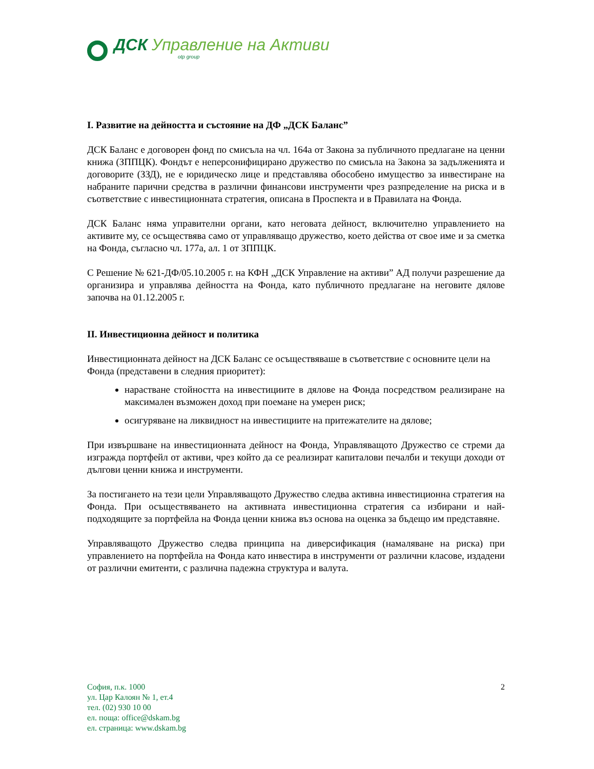ДСК Управление на Активи
otp group
I. Развитие на дейността и състояние на ДФ „ДСК Баланс”
ДСК Баланс е договорен фонд по смисъла на чл. 164а от Закона за публичното предлагане на ценни книжа (ЗППЦК). Фондът е неперсонифицирано дружество по смисъла на Закона за задълженията и договорите (ЗЗД), не е юридическо лице и представлява обособено имущество за инвестиране на набраните парични средства в различни финансови инструменти чрез разпределение на риска и в съответствие с инвестиционната стратегия, описана в Проспекта и в Правилата на Фонда.
ДСК Баланс няма управителни органи, като неговата дейност, включително управлението на активите му, се осъществява само от управляващо дружество, което действа от свое име и за сметка на Фонда, съгласно чл. 177а, ал. 1 от ЗППЦК.
С Решение № 621-ДФ/05.10.2005 г. на КФН „ДСК Управление на активи” АД получи разрешение да организира и управлява дейността на Фонда, като публичното предлагане на неговите дялове започва на 01.12.2005 г.
II. Инвестиционна дейност и политика
Инвестиционната дейност на ДСК Баланс се осъществяваше в съответствие с основните цели на Фонда (представени в следния приоритет):
нарастване стойността на инвестициите в дялове на Фонда посредством реализиране на максимален възможен доход при поемане на умерен риск;
осигуряване на ликвидност на инвестициите на притежателите на дялове;
При извършване на инвестиционната дейност на Фонда, Управляващото Дружество се стреми да изгражда портфейл от активи, чрез който да се реализират капиталови печалби и текущи доходи от дългови ценни книжа и инструменти.
За постигането на тези цели Управляващото Дружество следва активна инвестиционна стратегия на Фонда. При осъществяването на активната инвестиционна стратегия са избирани и най-подходящите за портфейла на Фонда ценни книжа въз основа на оценка за бъдещо им представяне.
Управляващото Дружество следва принципа на диверсификация (намаляване на риска) при управлението на портфейла на Фонда като инвестира в инструменти от различни класове, издадени от различни емитенти, с различна падежна структура и валута.
София, п.к. 1000
ул. Цар Калоян № 1, ет.4
тел. (02) 930 10 00
ел. поща: office@dskam.bg
ел. страница: www.dskam.bg
2